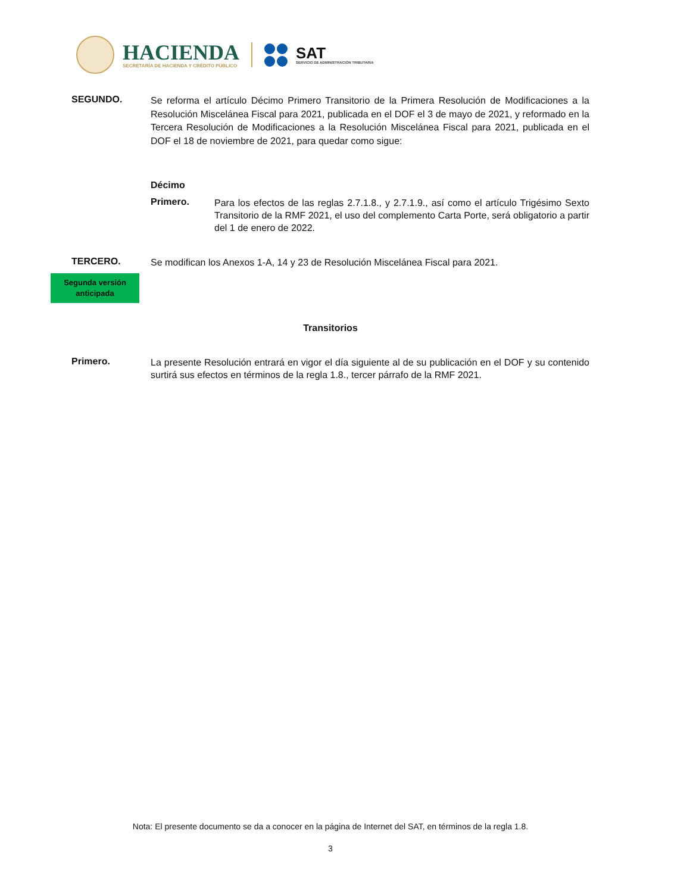HACIENDA
SECRETARÍA DE HACIENDA Y CRÉDITO PÚBLICO
SAT
SERVICIO DE ADMINISTRACIÓN TRIBUTARIA
SEGUNDO.
Se reforma el artículo Décimo Primero Transitorio de la Primera Resolución de Modificaciones a la Resolución Miscelánea Fiscal para 2021, publicada en el DOF el 3 de mayo de 2021, y reformado en la Tercera Resolución de Modificaciones a la Resolución Miscelánea Fiscal para 2021, publicada en el DOF el 18 de noviembre de 2021, para quedar como sigue:
Décimo
Primero.
Para los efectos de las reglas 2.7.1.8., y 2.7.1.9., así como el artículo Trigésimo Sexto Transitorio de la RMF 2021, el uso del complemento Carta Porte, será obligatorio a partir del 1 de enero de 2022.
TERCERO.
Se modifican los Anexos 1-A, 14 y 23 de Resolución Miscelánea Fiscal para 2021.
Segunda versión
anticipada
Transitorios
Primero.
La presente Resolución entrará en vigor el día siguiente al de su publicación en el DOF y su contenido surtirá sus efectos en términos de la regla 1.8., tercer párrafo de la RMF 2021.
Nota: El presente documento se da a conocer en la página de Internet del SAT, en términos de la regla 1.8.
3